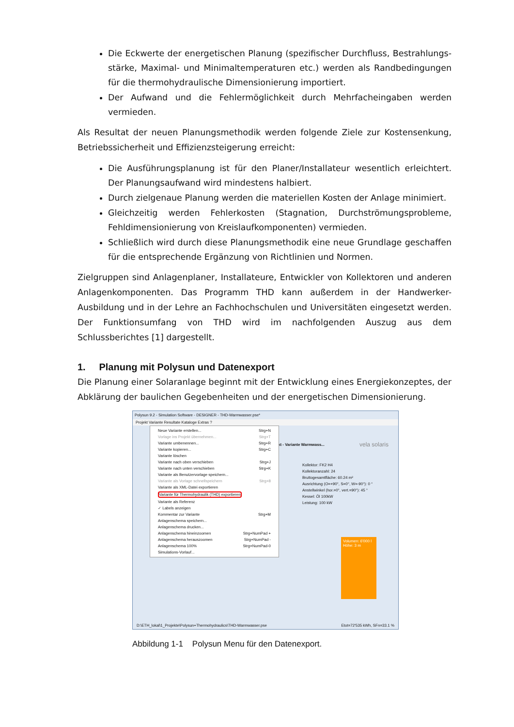Die Eckwerte der energetischen Planung (spezifischer Durchfluss, Bestrahlungs­stärke, Maximal- und Minimaltemperaturen etc.) werden als Randbedingungen für die thermohydraulische Dimensionierung importiert.
Der Aufwand und die Fehlermöglichkeit durch Mehrfacheingaben werden vermieden.
Als Resultat der neuen Planungsmethodik werden folgende Ziele zur Kostensenkung, Betriebssicherheit und Effizienzsteigerung erreicht:
Die Ausführungsplanung ist für den Planer/Installateur wesentlich erleichtert. Der Planungsaufwand wird mindestens halbiert.
Durch zielgenaue Planung werden die materiellen Kosten der Anlage minimiert.
Gleichzeitig werden Fehlerkosten (Stagnation, Durchströmungsprobleme, Fehldimensionierung von Kreislaufkomponenten) vermieden.
Schließlich wird durch diese Planungsmethodik eine neue Grundlage geschaffen für die entsprechende Ergänzung von Richtlinien und Normen.
Zielgruppen sind Anlagenplaner, Installateure, Entwickler von Kollektoren und anderen Anlagenkomponenten. Das Programm THD kann außerdem in der Handwerker-Ausbildung und in der Lehre an Fachhochschulen und Universitäten eingesetzt werden. Der Funktionsumfang von THD wird im nachfolgenden Auszug aus dem Schlussberichtes [1] dargestellt.
1. Planung mit Polysun und Datenexport
Die Planung einer Solaranlage beginnt mit der Entwicklung eines Energiekonzeptes, der Abklärung der baulichen Gegebenheiten und der energetischen Dimensionierung.
Polysun 9.2 - Simulation Software - DESIGNER - THD-Warmwasser.pse*
Projekt Variante Resultate Kataloge Extras ?
kt - Variante Warmwass... vela solaris
Kollektor: FK2 H4
Kollektoranzahl: 24
Bruttogesamtfläche: 60.24 m²
Ausrichtung (O=+90°, S=0°, W=-90°): 0 °
Anstellwinkel (hor.=0°, vert.=90°): 45 °
Kessel: Öl 100kW
Leistung: 100 kW
Volumen: 6'000 l
Höhe: 3 m
Neue Variante erstellen... Strg+N
Vorlage ins Projekt übernehmen... Strg+T
Variante umbenennen... Strg+R
Variante kopieren... Strg+C
Variante löschen
Variante nach oben verschieben Strg+J
Variante nach unten verschieben Strg+K
Variante als Benutzervorlage speichern...
Variante als Vorlage schnellspeichern Strg+8
Variante als XML-Datei exportieren
Variante für Thermohydraulik (THD) exportieren
Variante als Referenz
✓ Labels anzeigen
Kommentar zur Variante Strg+M
Anlagenschema speichern...
Anlagenschema drucken...
Anlagenschema hineinzoomen Strg+NumPad +
Anlagenschema herauszoomen Strg+NumPad -
Anlagenschema 100% Strg+NumPad-0
Simulations-Vorlauf...
D:\ETH_lokal\1_Projekte\Polysun+Thermohydraulics\THD-Warmwasser.pse Etot=72'535 kWh, SFn=33.1 %
Abbildung 1-1 Polysun Menu für den Datenexport.